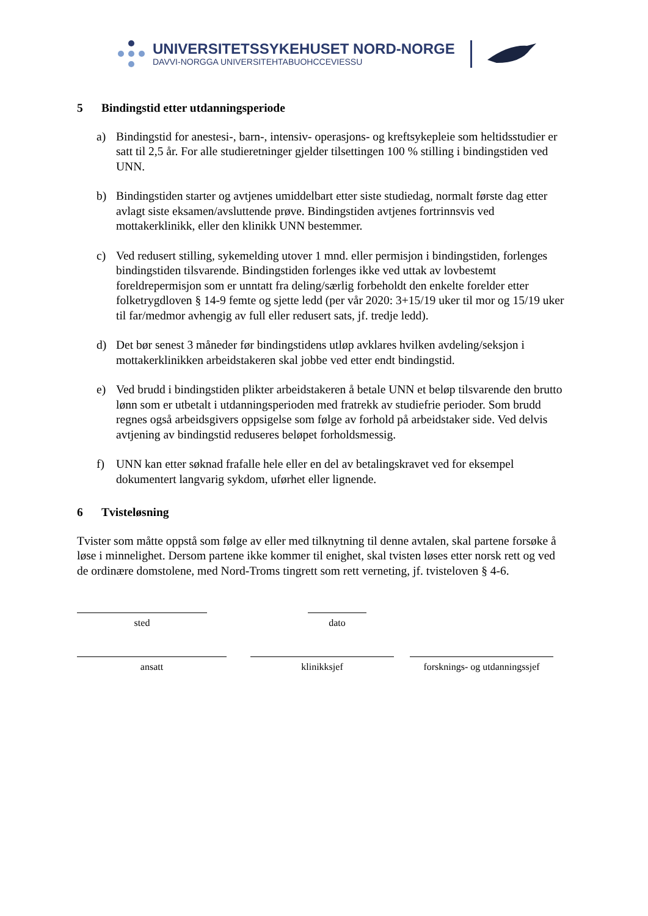UNIVERSITETSSYKEHUSET NORD-NORGE
DAVVI-NORGGA UNIVERSITEHTABUOHCCEVIESSU
5 Bindingstid etter utdanningsperiode
a) Bindingstid for anestesi-, barn-, intensiv- operasjons- og kreftsykepleie som heltidsstudier er satt til 2,5 år. For alle studieretninger gjelder tilsettingen 100 % stilling i bindingstiden ved UNN.
b) Bindingstiden starter og avtjenes umiddelbart etter siste studiedag, normalt første dag etter avlagt siste eksamen/avsluttende prøve. Bindingstiden avtjenes fortrinnsvis ved mottakerklinikk, eller den klinikk UNN bestemmer.
c) Ved redusert stilling, sykemelding utover 1 mnd. eller permisjon i bindingstiden, forlenges bindingstiden tilsvarende. Bindingstiden forlenges ikke ved uttak av lovbestemt foreldrepermisjon som er unntatt fra deling/særlig forbeholdt den enkelte forelder etter folketrygdloven § 14-9 femte og sjette ledd (per vår 2020: 3+15/19 uker til mor og 15/19 uker til far/medmor avhengig av full eller redusert sats, jf. tredje ledd).
d) Det bør senest 3 måneder før bindingstidens utløp avklares hvilken avdeling/seksjon i mottakerklinikken arbeidstakeren skal jobbe ved etter endt bindingstid.
e) Ved brudd i bindingstiden plikter arbeidstakeren å betale UNN et beløp tilsvarende den brutto lønn som er utbetalt i utdanningsperioden med fratrekk av studiefrie perioder. Som brudd regnes også arbeidsgivers oppsigelse som følge av forhold på arbeidstaker side. Ved delvis avtjening av bindingstid reduseres beløpet forholdsmessig.
f) UNN kan etter søknad frafalle hele eller en del av betalingskravet ved for eksempel dokumentert langvarig sykdom, uførhet eller lignende.
6 Tvisteløsning
Tvister som måtte oppstå som følge av eller med tilknytning til denne avtalen, skal partene forsøke å løse i minnelighet. Dersom partene ikke kommer til enighet, skal tvisten løses etter norsk rett og ved de ordinære domstolene, med Nord-Troms tingrett som rett verneting, jf. tvisteloven § 4-6.
sted dato
ansatt klinikksjef forsknings- og utdanningssjef